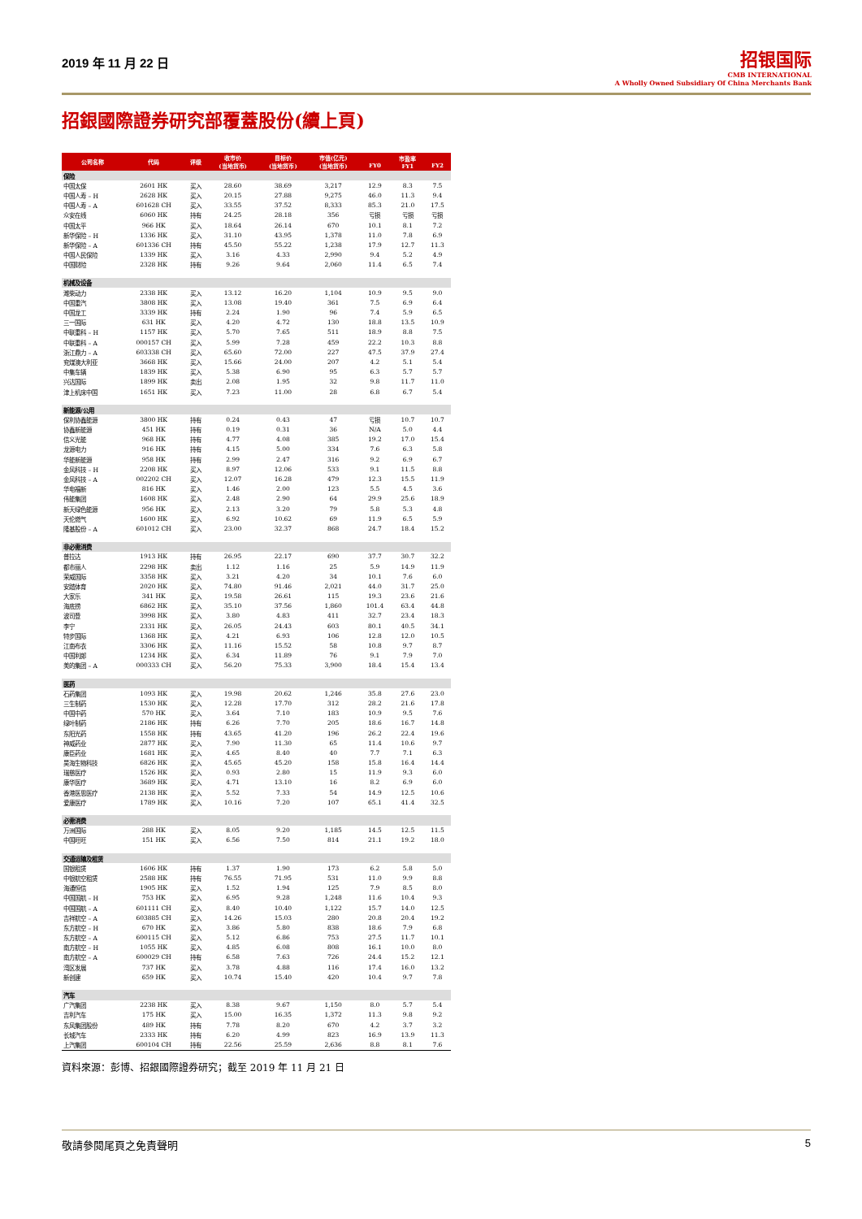2019 年 11 月 22 日
招银国际
CMB INTERNATIONAL
A Wholly Owned Subsidiary Of China Merchants Bank
招銀國際證券研究部覆蓋股份(續上頁)
| 公司名称 | 代码 | 评级 | 收市价 (当地货币) | 目标价 (当地货币) | 市值(亿元) (当地货币) | FY0 | 市盈率 FY1 | FY2 |
| --- | --- | --- | --- | --- | --- | --- | --- | --- |
| 保险 | | | | | | | | |
| 中国太保 | 2601 HK | 买入 | 28.60 | 38.69 | 3,217 | 12.9 | 8.3 | 7.5 |
| 中国人寿 – H | 2628 HK | 买入 | 20.15 | 27.88 | 9,275 | 46.0 | 11.3 | 9.4 |
| 中国人寿 – A | 601628 CH | 买入 | 33.55 | 37.52 | 8,333 | 85.3 | 21.0 | 17.5 |
| 众安在线 | 6060 HK | 持有 | 24.25 | 28.18 | 356 | 亏损 | 亏损 | 亏损 |
| 中国太平 | 966 HK | 买入 | 18.64 | 26.14 | 670 | 10.1 | 8.1 | 7.2 |
| 新华保险 – H | 1336 HK | 买入 | 31.10 | 43.95 | 1,378 | 11.0 | 7.8 | 6.9 |
| 新华保险 – A | 601336 CH | 持有 | 45.50 | 55.22 | 1,238 | 17.9 | 12.7 | 11.3 |
| 中国人民保险 | 1339 HK | 买入 | 3.16 | 4.33 | 2,990 | 9.4 | 5.2 | 4.9 |
| 中国财险 | 2328 HK | 持有 | 9.26 | 9.64 | 2,060 | 11.4 | 6.5 | 7.4 |
| 机械及设备 | | | | | | | | |
| 潍柴动力 | 2338 HK | 买入 | 13.12 | 16.20 | 1,104 | 10.9 | 9.5 | 9.0 |
| 中国重汽 | 3808 HK | 买入 | 13.08 | 19.40 | 361 | 7.5 | 6.9 | 6.4 |
| 中国龙工 | 3339 HK | 持有 | 2.24 | 1.90 | 96 | 7.4 | 5.9 | 6.5 |
| 三一国际 | 631 HK | 买入 | 4.20 | 4.72 | 130 | 18.8 | 13.5 | 10.9 |
| 中联重科 – H | 1157 HK | 买入 | 5.70 | 7.65 | 511 | 18.9 | 8.8 | 7.5 |
| 中联重科 – A | 000157 CH | 买入 | 5.99 | 7.28 | 459 | 22.2 | 10.3 | 8.8 |
| 浙江鼎力 – A | 603338 CH | 买入 | 65.60 | 72.00 | 227 | 47.5 | 37.9 | 27.4 |
| 兖煤澳大利亚 | 3668 HK | 买入 | 15.66 | 24.00 | 207 | 4.2 | 5.1 | 5.4 |
| 中集车辆 | 1839 HK | 买入 | 5.38 | 6.90 | 95 | 6.3 | 5.7 | 5.7 |
| 兴达国际 | 1899 HK | 卖出 | 2.08 | 1.95 | 32 | 9.8 | 11.7 | 11.0 |
| 津上机床中国 | 1651 HK | 买入 | 7.23 | 11.00 | 28 | 6.8 | 6.7 | 5.4 |
| 新能源/公用 | | | | | | | | |
| 保利协鑫能源 | 3800 HK | 持有 | 0.24 | 0.43 | 47 | 亏损 | 10.7 | 10.7 |
| 协鑫新能源 | 451 HK | 持有 | 0.19 | 0.31 | 36 | N/A | 5.0 | 4.4 |
| 信义光能 | 968 HK | 持有 | 4.77 | 4.08 | 385 | 19.2 | 17.0 | 15.4 |
| 龙源电力 | 916 HK | 持有 | 4.15 | 5.00 | 334 | 7.6 | 6.3 | 5.8 |
| 华能新能源 | 958 HK | 持有 | 2.99 | 2.47 | 316 | 9.2 | 6.9 | 6.7 |
| 金风科技 – H | 2208 HK | 买入 | 8.97 | 12.06 | 533 | 9.1 | 11.5 | 8.8 |
| 金风科技 – A | 002202 CH | 买入 | 12.07 | 16.28 | 479 | 12.3 | 15.5 | 11.9 |
| 华电福新 | 816 HK | 买入 | 1.46 | 2.00 | 123 | 5.5 | 4.5 | 3.6 |
| 伟能集团 | 1608 HK | 买入 | 2.48 | 2.90 | 64 | 29.9 | 25.6 | 18.9 |
| 新天绿色能源 | 956 HK | 买入 | 2.13 | 3.20 | 79 | 5.8 | 5.3 | 4.8 |
| 天伦燃气 | 1600 HK | 买入 | 6.92 | 10.62 | 69 | 11.9 | 6.5 | 5.9 |
| 隆基股份 – A | 601012 CH | 买入 | 23.00 | 32.37 | 868 | 24.7 | 18.4 | 15.2 |
| 非必需消费 | | | | | | | | |
| 普拉达 | 1913 HK | 持有 | 26.95 | 22.17 | 690 | 37.7 | 30.7 | 32.2 |
| 都市丽人 | 2298 HK | 卖出 | 1.12 | 1.16 | 25 | 5.9 | 14.9 | 11.9 |
| 荣威国际 | 3358 HK | 买入 | 3.21 | 4.20 | 34 | 10.1 | 7.6 | 6.0 |
| 安踏体育 | 2020 HK | 买入 | 74.80 | 91.46 | 2,021 | 44.0 | 31.7 | 25.0 |
| 大家乐 | 341 HK | 买入 | 19.58 | 26.61 | 115 | 19.3 | 23.6 | 21.6 |
| 海底捞 | 6862 HK | 买入 | 35.10 | 37.56 | 1,860 | 101.4 | 63.4 | 44.8 |
| 波司登 | 3998 HK | 买入 | 3.80 | 4.83 | 411 | 32.7 | 23.4 | 18.3 |
| 李宁 | 2331 HK | 买入 | 26.05 | 24.43 | 603 | 80.1 | 40.5 | 34.1 |
| 特步国际 | 1368 HK | 买入 | 4.21 | 6.93 | 106 | 12.8 | 12.0 | 10.5 |
| 江南布衣 | 3306 HK | 买入 | 11.16 | 15.52 | 58 | 10.8 | 9.7 | 8.7 |
| 中国利郎 | 1234 HK | 买入 | 6.34 | 11.89 | 76 | 9.1 | 7.9 | 7.0 |
| 美的集团 – A | 000333 CH | 买入 | 56.20 | 75.33 | 3,900 | 18.4 | 15.4 | 13.4 |
| 医药 | | | | | | | | |
| 石药集团 | 1093 HK | 买入 | 19.98 | 20.62 | 1,246 | 35.8 | 27.6 | 23.0 |
| 三生制药 | 1530 HK | 买入 | 12.28 | 17.70 | 312 | 28.2 | 21.6 | 17.8 |
| 中国中药 | 570 HK | 买入 | 3.64 | 7.10 | 183 | 10.9 | 9.5 | 7.6 |
| 绿叶制药 | 2186 HK | 持有 | 6.26 | 7.70 | 205 | 18.6 | 16.7 | 14.8 |
| 东阳光药 | 1558 HK | 持有 | 43.65 | 41.20 | 196 | 26.2 | 22.4 | 19.6 |
| 神威药业 | 2877 HK | 买入 | 7.90 | 11.30 | 65 | 11.4 | 10.6 | 9.7 |
| 康臣药业 | 1681 HK | 买入 | 4.65 | 8.40 | 40 | 7.7 | 7.1 | 6.3 |
| 昊海生物科技 | 6826 HK | 买入 | 45.65 | 45.20 | 158 | 15.8 | 16.4 | 14.4 |
| 瑞慈医疗 | 1526 HK | 买入 | 0.93 | 2.80 | 15 | 11.9 | 9.3 | 6.0 |
| 康华医疗 | 3689 HK | 买入 | 4.71 | 13.10 | 16 | 8.2 | 6.9 | 6.0 |
| 香港医思医疗 | 2138 HK | 买入 | 5.52 | 7.33 | 54 | 14.9 | 12.5 | 10.6 |
| 爱康医疗 | 1789 HK | 买入 | 10.16 | 7.20 | 107 | 65.1 | 41.4 | 32.5 |
| 必需消费 | | | | | | | | |
| 万洲国际 | 288 HK | 买入 | 8.05 | 9.20 | 1,185 | 14.5 | 12.5 | 11.5 |
| 中国旺旺 | 151 HK | 买入 | 6.56 | 7.50 | 814 | 21.1 | 19.2 | 18.0 |
| 交通运输及租赁 | | | | | | | | |
| 国银租赁 | 1606 HK | 持有 | 1.37 | 1.90 | 173 | 6.2 | 5.8 | 5.0 |
| 中银航空租赁 | 2588 HK | 持有 | 76.55 | 71.95 | 531 | 11.0 | 9.9 | 8.8 |
| 海通恒信 | 1905 HK | 买入 | 1.52 | 1.94 | 125 | 7.9 | 8.5 | 8.0 |
| 中国国航 – H | 753 HK | 买入 | 6.95 | 9.28 | 1,248 | 11.6 | 10.4 | 9.3 |
| 中国国航 – A | 601111 CH | 买入 | 8.40 | 10.40 | 1,122 | 15.7 | 14.0 | 12.5 |
| 吉祥航空 – A | 603885 CH | 买入 | 14.26 | 15.03 | 280 | 20.8 | 20.4 | 19.2 |
| 东方航空 – H | 670 HK | 买入 | 3.86 | 5.80 | 838 | 18.6 | 7.9 | 6.8 |
| 东方航空 – A | 600115 CH | 买入 | 5.12 | 6.86 | 753 | 27.5 | 11.7 | 10.1 |
| 南方航空 – H | 1055 HK | 买入 | 4.85 | 6.08 | 808 | 16.1 | 10.0 | 8.0 |
| 南方航空 – A | 600029 CH | 持有 | 6.58 | 7.63 | 726 | 24.4 | 15.2 | 12.1 |
| 湾区发展 | 737 HK | 买入 | 3.78 | 4.88 | 116 | 17.4 | 16.0 | 13.2 |
| 新创建 | 659 HK | 买入 | 10.74 | 15.40 | 420 | 10.4 | 9.7 | 7.8 |
| 汽车 | | | | | | | | |
| 广汽集团 | 2238 HK | 买入 | 8.38 | 9.67 | 1,150 | 8.0 | 5.7 | 5.4 |
| 吉利汽车 | 175 HK | 买入 | 15.00 | 16.35 | 1,372 | 11.3 | 9.8 | 9.2 |
| 东风集团股份 | 489 HK | 持有 | 7.78 | 8.20 | 670 | 4.2 | 3.7 | 3.2 |
| 长城汽车 | 2333 HK | 持有 | 6.20 | 4.99 | 823 | 16.9 | 13.9 | 11.3 |
| 上汽集团 | 600104 CH | 持有 | 22.56 | 25.59 | 2,636 | 8.8 | 8.1 | 7.6 |
資料來源：彭博、招銀國際證券研究；截至 2019 年 11 月 21 日
敬請參閱尾頁之免責聲明 5